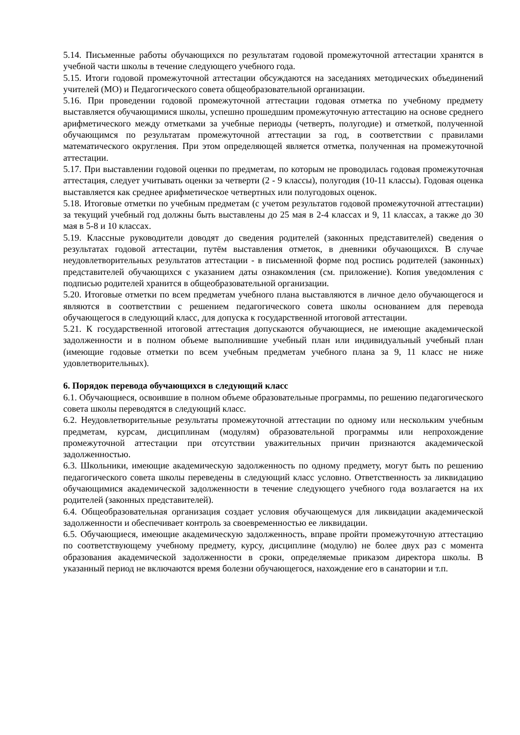5.14. Письменные работы обучающихся по результатам годовой промежуточной аттестации хранятся в учебной части школы в течение следующего учебного года.
5.15. Итоги годовой промежуточной аттестации обсуждаются на заседаниях методических объединений учителей (МО) и Педагогического совета общеобразовательной организации.
5.16. При проведении годовой промежуточной аттестации годовая отметка по учебному предмету выставляется обучающимися школы, успешно прошедшим промежуточную аттестацию на основе среднего арифметического между отметками за учебные периоды (четверть, полугодие) и отметкой, полученной обучающимся по результатам промежуточной аттестации за год, в соответствии с правилами математического округления. При этом определяющей является отметка, полученная на промежуточной аттестации.
5.17. При выставлении годовой оценки по предметам, по которым не проводилась годовая промежуточная аттестация, следует учитывать оценки за четверти (2 - 9 классы), полугодия (10-11 классы). Годовая оценка выставляется как среднее арифметическое четвертных или полугодовых оценок.
5.18. Итоговые отметки по учебным предметам (с учетом результатов годовой промежуточной аттестации) за текущий учебный год должны быть выставлены до 25 мая в 2-4 классах и 9, 11 классах, а также до 30 мая в 5-8 и 10 классах.
5.19. Классные руководители доводят до сведения родителей (законных представителей) сведения о результатах годовой аттестации, путём выставления отметок, в дневники обучающихся. В случае неудовлетворительных результатов аттестации - в письменной форме под роспись родителей (законных) представителей обучающихся с указанием даты ознакомления (см. приложение). Копия уведомления с подписью родителей хранится в общеобразовательной организации.
5.20. Итоговые отметки по всем предметам учебного плана выставляются в личное дело обучающегося и являются в соответствии с решением педагогического совета школы основанием для перевода обучающегося в следующий класс, для допуска к государственной итоговой аттестации.
5.21. К государственной итоговой аттестация допускаются обучающиеся, не имеющие академической задолженности и в полном объеме выполнившие учебный план или индивидуальный учебный план (имеющие годовые отметки по всем учебным предметам учебного плана за 9, 11 класс не ниже удовлетворительных).
6. Порядок перевода обучающихся в следующий класс
6.1. Обучающиеся, освоившие в полном объеме образовательные программы, по решению педагогического совета школы переводятся в следующий класс.
6.2. Неудовлетворительные результаты промежуточной аттестации по одному или нескольким учебным предметам, курсам, дисциплинам (модулям) образовательной программы или непрохождение промежуточной аттестации при отсутствии уважительных причин признаются академической задолженностью.
6.3. Школьники, имеющие академическую задолженность по одному предмету, могут быть по решению педагогического совета школы переведены в следующий класс условно. Ответственность за ликвидацию обучающимися академической задолженности в течение следующего учебного года возлагается на их родителей (законных представителей).
6.4. Общеобразовательная организация создает условия обучающемуся для ликвидации академической задолженности и обеспечивает контроль за своевременностью ее ликвидации.
6.5. Обучающиеся, имеющие академическую задолженность, вправе пройти промежуточную аттестацию по соответствующему учебному предмету, курсу, дисциплине (модулю) не более двух раз с момента образования академической задолженности в сроки, определяемые приказом директора школы. В указанный период не включаются время болезни обучающегося, нахождение его в санатории и т.п.